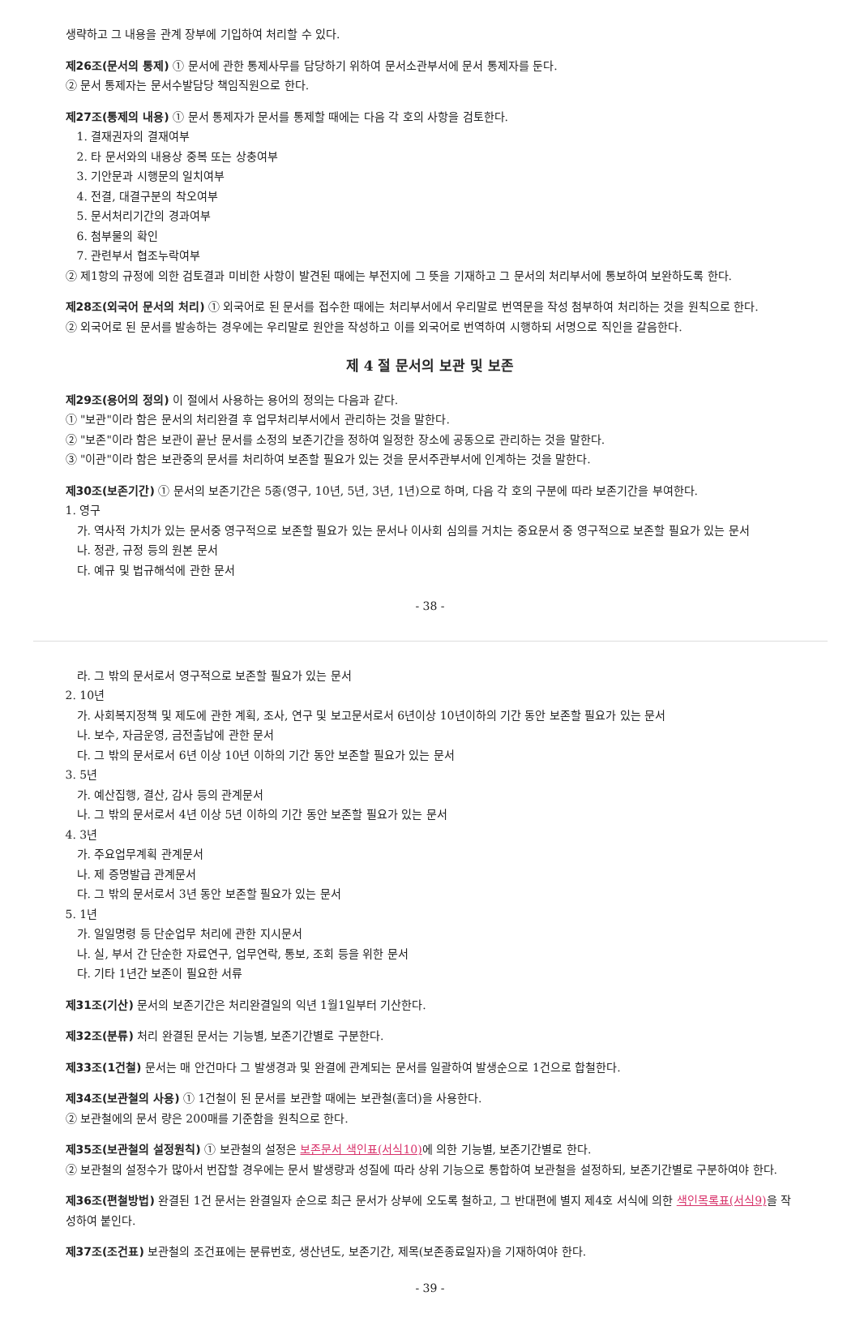생략하고 그 내용을 관계 장부에 기입하여 처리할 수 있다.
제26조(문서의 통제) ① 문서에 관한 통제사무를 담당하기 위하여 문서소관부서에 문서 통제자를 둔다.
② 문서 통제자는 문서수발담당 책임직원으로 한다.
제27조(통제의 내용) ① 문서 통제자가 문서를 통제할 때에는 다음 각 호의 사항을 검토한다.
1. 결재권자의 결재여부
2. 타 문서와의 내용상 중복 또는 상충여부
3. 기안문과 시행문의 일치여부
4. 전결, 대결구분의 착오여부
5. 문서처리기간의 경과여부
6. 첨부물의 확인
7. 관련부서 협조누락여부
② 제1항의 규정에 의한 검토결과 미비한 사항이 발견된 때에는 부전지에 그 뜻을 기재하고 그 문서의 처리부서에 통보하여 보완하도록 한다.
제28조(외국어 문서의 처리) ① 외국어로 된 문서를 접수한 때에는 처리부서에서 우리말로 번역문을 작성 첨부하여 처리하는 것을 원칙으로 한다.
② 외국어로 된 문서를 발송하는 경우에는 우리말로 원안을 작성하고 이를 외국어로 번역하여 시행하되 서명으로 직인을 갈음한다.
제 4 절 문서의 보관 및 보존
제29조(용어의 정의) 이 절에서 사용하는 용어의 정의는 다음과 같다.
① "보관"이라 함은 문서의 처리완결 후 업무처리부서에서 관리하는 것을 말한다.
② "보존"이라 함은 보관이 끝난 문서를 소정의 보존기간을 정하여 일정한 장소에 공동으로 관리하는 것을 말한다.
③ "이관"이라 함은 보관중의 문서를 처리하여 보존할 필요가 있는 것을 문서주관부서에 인계하는 것을 말한다.
제30조(보존기간) ① 문서의 보존기간은 5종(영구, 10년, 5년, 3년, 1년)으로 하며, 다음 각 호의 구분에 따라 보존기간을 부여한다.
1. 영구
가. 역사적 가치가 있는 문서중 영구적으로 보존할 필요가 있는 문서나 이사회 심의를 거치는 중요문서 중 영구적으로 보존할 필요가 있는 문서
나. 정관, 규정 등의 원본 문서
다. 예규 및 법규해석에 관한 문서
- 38 -
라. 그 밖의 문서로서 영구적으로 보존할 필요가 있는 문서
2. 10년
가. 사회복지정책 및 제도에 관한 계획, 조사, 연구 및 보고문서로서 6년이상 10년이하의 기간 동안 보존할 필요가 있는 문서
나. 보수, 자금운영, 금전출납에 관한 문서
다. 그 밖의 문서로서 6년 이상 10년 이하의 기간 동안 보존할 필요가 있는 문서
3. 5년
가. 예산집행, 결산, 감사 등의 관계문서
나. 그 밖의 문서로서 4년 이상 5년 이하의 기간 동안 보존할 필요가 있는 문서
4. 3년
가. 주요업무계획 관계문서
나. 제 증명발급 관계문서
다. 그 밖의 문서로서 3년 동안 보존할 필요가 있는 문서
5. 1년
가. 일일명령 등 단순업무 처리에 관한 지시문서
나. 실, 부서 간 단순한 자료연구, 업무연락, 통보, 조회 등을 위한 문서
다. 기타 1년간 보존이 필요한 서류
제31조(기산) 문서의 보존기간은 처리완결일의 익년 1월1일부터 기산한다.
제32조(분류) 처리 완결된 문서는 기능별, 보존기간별로 구분한다.
제33조(1건철) 문서는 매 안건마다 그 발생경과 및 완결에 관계되는 문서를 일괄하여 발생순으로 1건으로 합철한다.
제34조(보관철의 사용) ① 1건철이 된 문서를 보관할 때에는 보관철(홀더)을 사용한다.
② 보관철에의 문서 량은 200매를 기준함을 원칙으로 한다.
제35조(보관철의 설정원칙) ① 보관철의 설정은 보존문서 색인표(서식10) 에 의한 기능별, 보존기간별로 한다.
② 보관철의 설정수가 많아서 번잡할 경우에는 문서 발생량과 성질에 따라 상위 기능으로 통합하여 보관철을 설정하되, 보존기간별로 구분하여야 한다.
제36조(편철방법) 완결된 1건 문서는 완결일자 순으로 최근 문서가 상부에 오도록 철하고, 그 반대편에 별지 제4호 서식에 의한 색인목록표(서식9) 을 작성하여 붙인다.
제37조(조건표) 보관철의 조건표에는 분류번호, 생산년도, 보존기간, 제목(보존종료일자)을 기재하여야 한다.
- 39 -